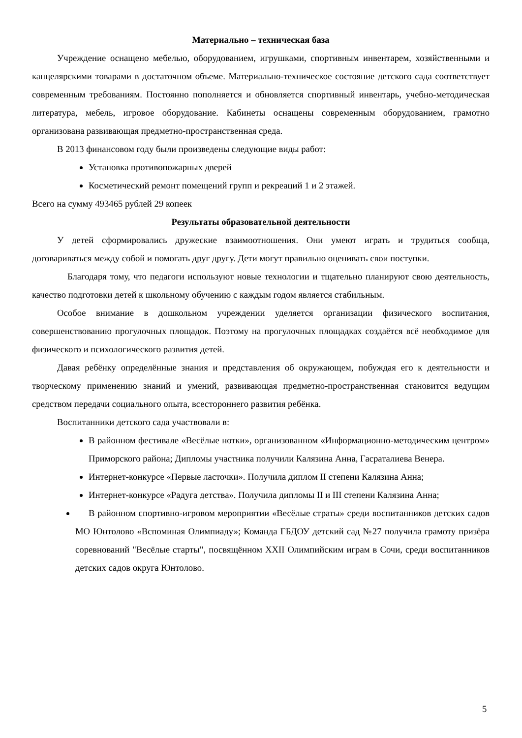Материально – техническая база
Учреждение оснащено мебелью, оборудованием, игрушками, спортивным инвентарем, хозяйственными и канцелярскими товарами в достаточном объеме. Материально-техническое состояние детского сада соответствует современным требованиям. Постоянно пополняется и обновляется спортивный инвентарь, учебно-методическая литература, мебель, игровое оборудование. Кабинеты оснащены современным оборудованием, грамотно организована развивающая предметно-пространственная среда.
В 2013 финансовом году были произведены следующие виды работ:
Установка противопожарных дверей
Косметический ремонт помещений групп и рекреаций 1 и 2 этажей.
Всего на сумму 493465 рублей 29 копеек
Результаты образовательной деятельности
У детей сформировались дружеские взаимоотношения. Они умеют играть и трудиться сообща, договариваться между собой и помогать друг другу. Дети могут правильно оценивать свои поступки.
Благодаря тому, что педагоги используют новые технологии и тщательно планируют свою деятельность, качество подготовки детей к школьному обучению с каждым годом является стабильным.
Особое внимание в дошкольном учреждении уделяется организации физического воспитания, совершенствованию прогулочных площадок. Поэтому на прогулочных площадках создаётся всё необходимое для физического и психологического развития детей.
Давая ребёнку определённые знания и представления об окружающем, побуждая его к деятельности и творческому применению знаний и умений, развивающая предметно-пространственная становится ведущим средством передачи социального опыта, всестороннего развития ребёнка.
Воспитанники детского сада участвовали в:
В районном фестивале «Весёлые нотки», организованном «Информационно-методическим центром» Приморского района; Дипломы участника получили Калязина Анна, Гасраталиева Венера.
Интернет-конкурсе «Первые ласточки». Получила диплом II степени Калязина Анна;
Интернет-конкурсе «Радуга детства». Получила дипломы II и III степени Калязина Анна;
В районном спортивно-игровом мероприятии «Весёлые страты» среди воспитанников детских садов МО Юнтолово «Вспоминая Олимпиаду»; Команда ГБДОУ детский сад №27 получила грамоту призёра соревнований "Весёлые старты", посвящённом XXII Олимпийским играм в Сочи, среди воспитанников детских садов округа Юнтолово.
5